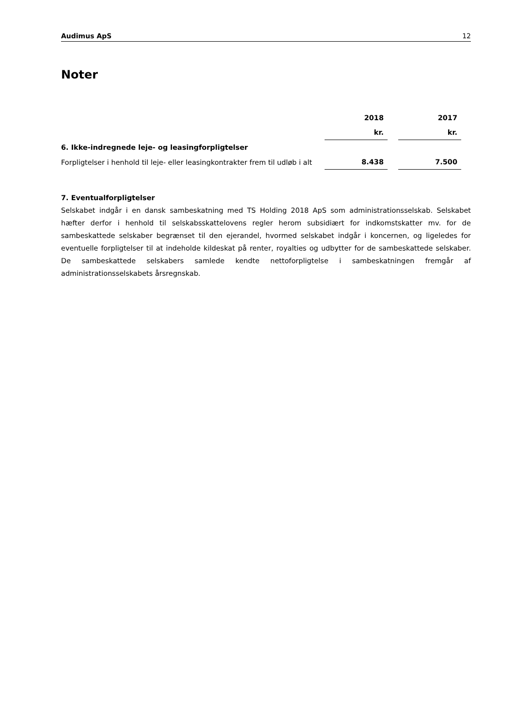Audimus ApS 12
Noter
| | 2018 | | 2017 |
| | kr. | | kr. |
| 6. Ikke-indregnede leje- og leasingforpligtelser | | | |
| Forpligtelser i henhold til leje- eller leasingkontrakter frem til udløb i alt | 8.438 | | 7.500 |
7. Eventualforpligtelser
Selskabet indgår i en dansk sambeskatning med TS Holding 2018 ApS som administrationsselskab. Selskabet hæfter derfor i henhold til selskabsskattelovens regler herom subsidiært for indkomstskatter mv. for de sambeskattede selskaber begrænset til den ejerandel, hvormed selskabet indgår i koncernen, og ligeledes for eventuelle forpligtelser til at indeholde kildeskat på renter, royalties og udbytter for de sambeskattede selskaber. De sambeskattede selskabers samlede kendte nettoforpligtelse i sambeskatningen fremgår af administrationsselskabets årsregnskab.